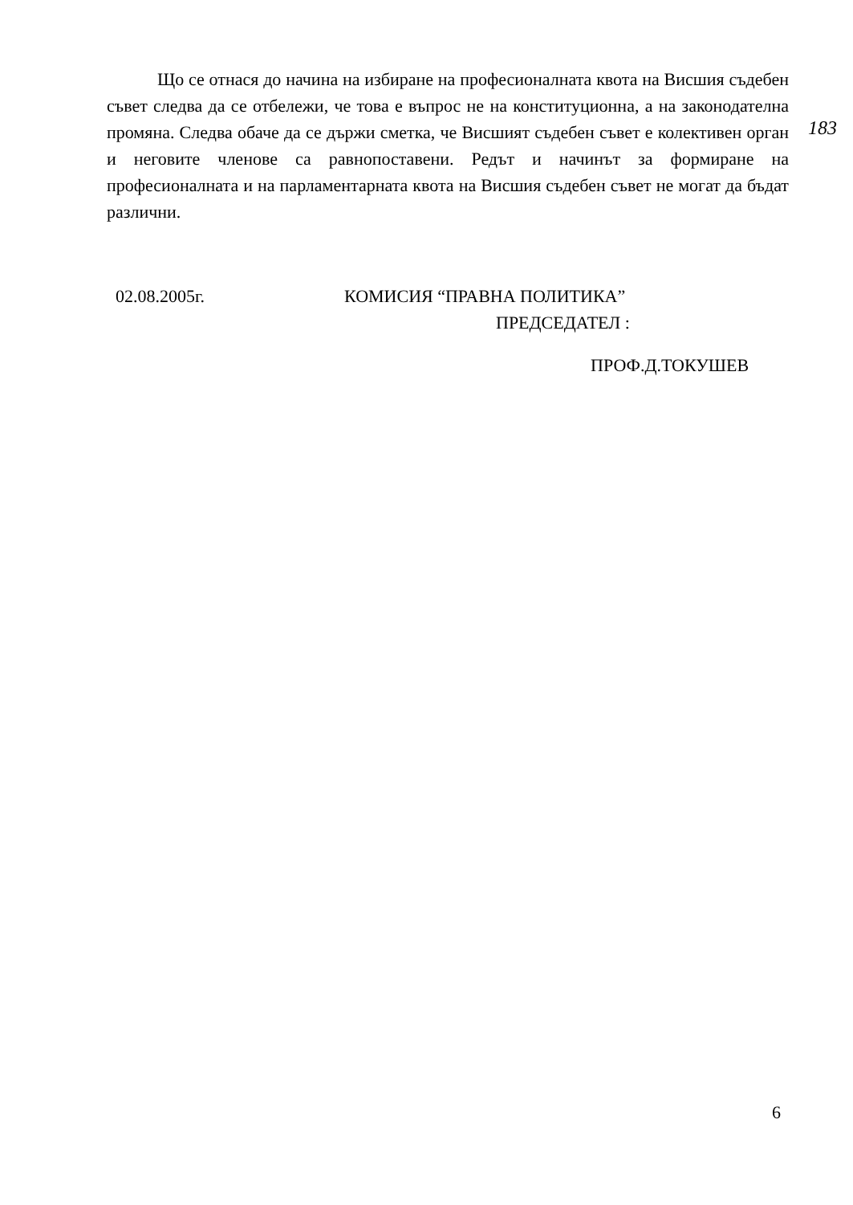Що се отнася до начина на избиране на професионалната квота на Висшия съдебен съвет следва да се отбележи, че това е въпрос не на конституционна, а на законодателна промяна. Следва обаче да се държи сметка, че Висшият съдебен съвет е колективен орган и неговите членове са равнопоставени. Редът и начинът за формиране на професионалната и на парламентарната квота на Висшия съдебен съвет не могат да бъдат различни.
183
02.08.2005г. КОМИСИЯ “ПРАВНА ПОЛИТИКА”
ПРЕДСЕДАТЕЛ :
ПРОФ.Д.ТОКУШЕВ
6